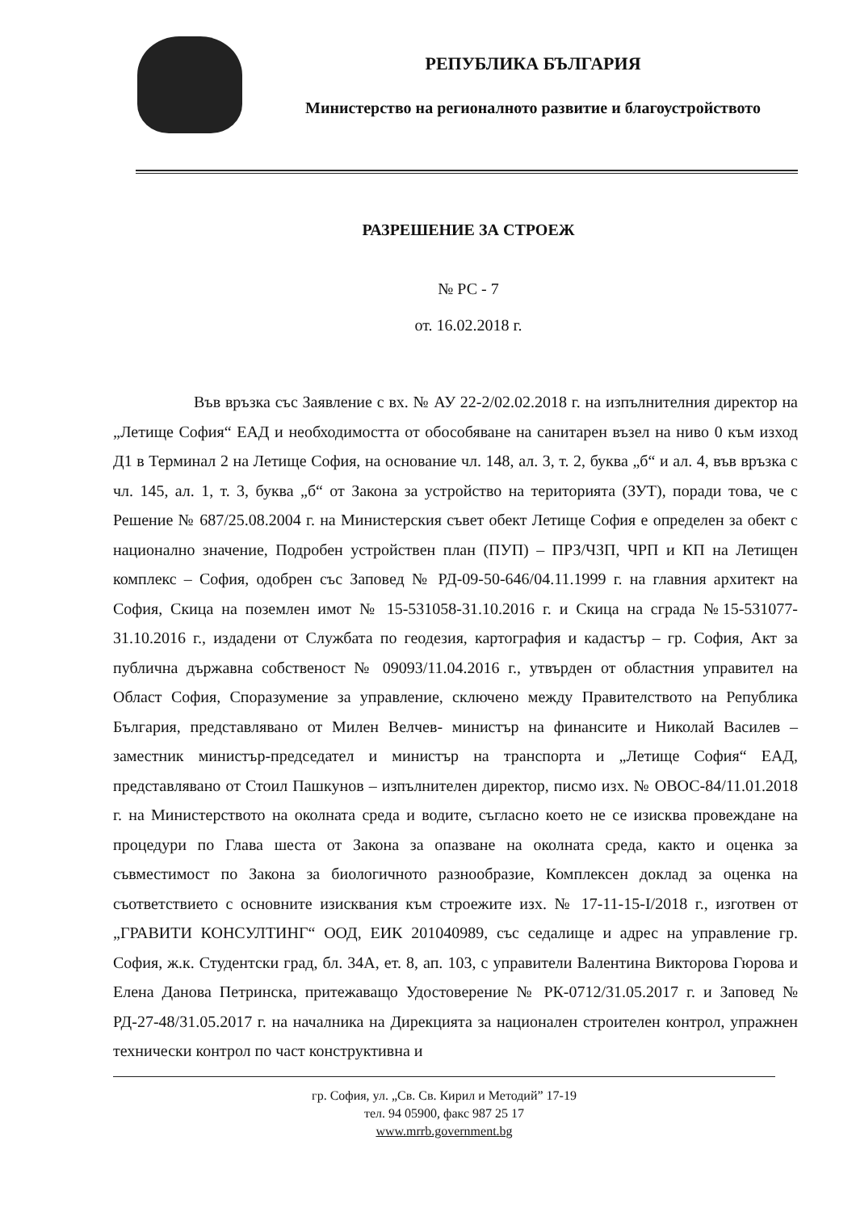РЕПУБЛИКА БЪЛГАРИЯ
Министерство на регионалното развитие и благоустройството
РАЗРЕШЕНИЕ ЗА СТРОЕЖ
№ РС - 7
от. 16.02.2018 г.
Във връзка със Заявление с вх. № АУ 22-2/02.02.2018 г. на изпълнителния директор на „Летище София“ ЕАД и необходимостта от обособяване на санитарен възел на ниво 0 към изход Д1 в Терминал 2 на Летище София, на основание чл. 148, ал. 3, т. 2, буква „б“ и ал. 4, във връзка с чл. 145, ал. 1, т. 3, буква „б“ от Закона за устройство на територията (ЗУТ), поради това, че с Решение № 687/25.08.2004 г. на Министерския съвет обект Летище София е определен за обект с национално значение, Подробен устройствен план (ПУП) – ПРЗ/ЧЗП, ЧРП и КП на Летищен комплекс – София, одобрен със Заповед № РД-09-50-646/04.11.1999 г. на главния архитект на София, Скица на поземлен имот № 15-531058-31.10.2016 г. и Скица на сграда №15-531077-31.10.2016 г., издадени от Службата по геодезия, картография и кадастър – гр. София, Акт за публична държавна собственост № 09093/11.04.2016 г., утвърден от областния управител на Област София, Споразумение за управление, сключено между Правителството на Република България, представлявано от Милен Велчев- министър на финансите и Николай Василев – заместник министър-председател и министър на транспорта и „Летище София“ ЕАД, представлявано от Стоил Пашкунов – изпълнителен директор, писмо изх. № ОВОС-84/11.01.2018 г. на Министерството на околната среда и водите, съгласно което не се изисква провеждане на процедури по Глава шеста от Закона за опазване на околната среда, както и оценка за съвместимост по Закона за биологичното разнообразие, Комплексен доклад за оценка на съответствието с основните изисквания към строежите изх. № 17-11-15-I/2018 г., изготвен от „ГРАВИТИ КОНСУЛТИНГ“ ООД, ЕИК 201040989, със седалище и адрес на управление гр. София, ж.к. Студентски град, бл. 34А, ет. 8, ап. 103, с управители Валентина Викторова Гюрова и Елена Данова Петринска, притежаващо Удостоверение № РК-0712/31.05.2017 г. и Заповед № РД-27-48/31.05.2017 г. на началника на Дирекцията за национален строителен контрол, упражнен технически контрол по част конструктивна и
гр. София, ул. „Св. Св. Кирил и Методий” 17-19
тел. 94 05900, факс 987 25 17
www.mrrb.government.bg